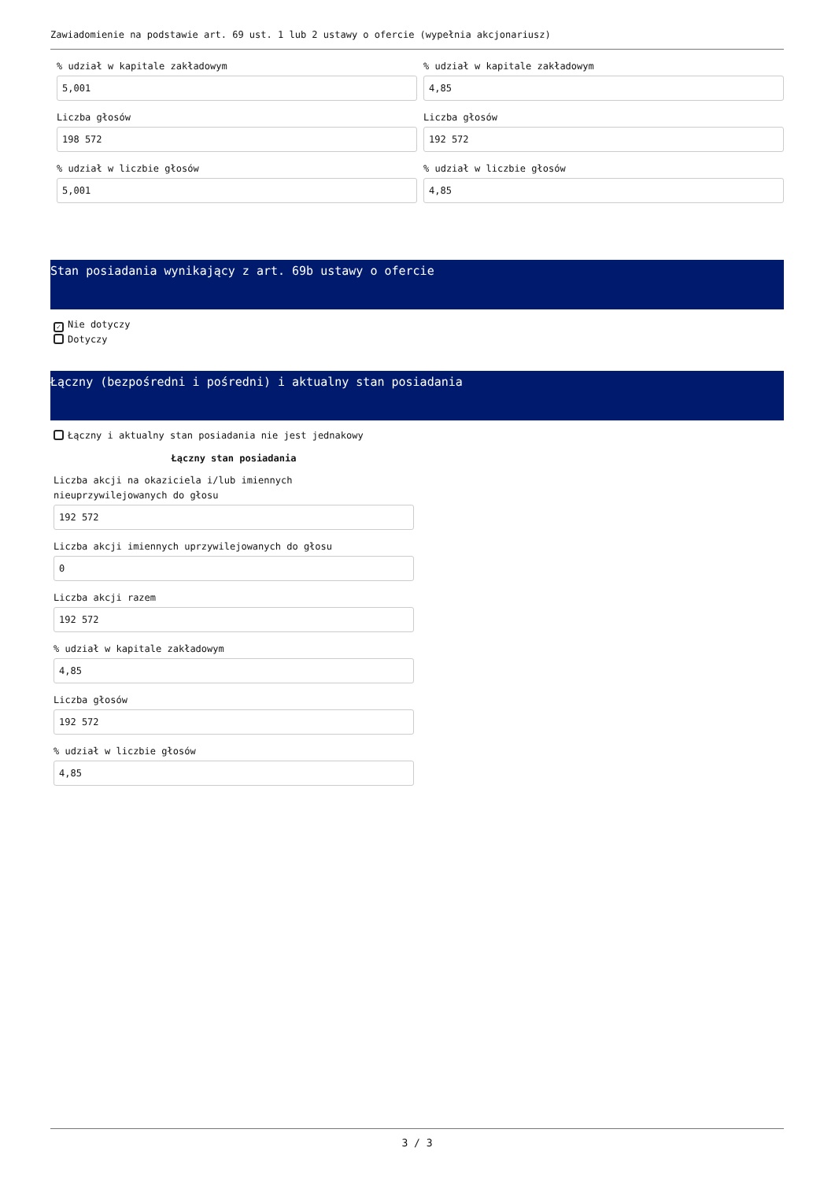Zawiadomienie na podstawie art. 69 ust. 1 lub 2 ustawy o ofercie (wypełnia akcjonariusz)
% udział w kapitale zakładowym
5,001
Liczba głosów
198 572
% udział w liczbie głosów
5,001
% udział w kapitale zakładowym
4,85
Liczba głosów
192 572
% udział w liczbie głosów
4,85
Stan posiadania wynikający z art. 69b ustawy o ofercie
✓ Nie dotyczy
Dotyczy
Łączny (bezpośredni i pośredni) i aktualny stan posiadania
Łączny i aktualny stan posiadania nie jest jednakowy
Łączny stan posiadania
Liczba akcji na okaziciela i/lub imiennych
nieuprzywilejowanych do głosu
192 572
Liczba akcji imiennych uprzywilejowanych do głosu
0
Liczba akcji razem
192 572
% udział w kapitale zakładowym
4,85
Liczba głosów
192 572
% udział w liczbie głosów
4,85
3 / 3